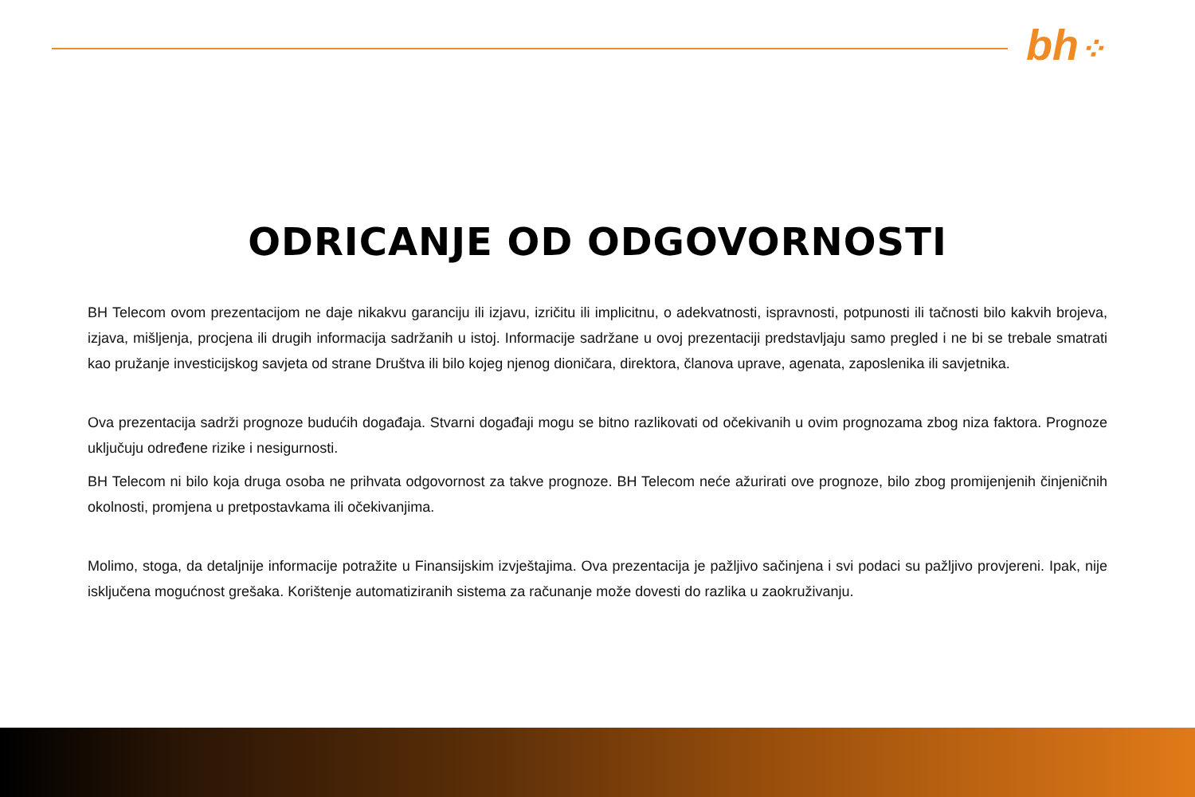bh⁘
ODRICANJE OD ODGOVORNOSTI
BH Telecom ovom prezentacijom ne daje nikakvu garanciju ili izjavu, izričitu ili implicitnu, o adekvatnosti, ispravnosti, potpunosti ili tačnosti bilo kakvih brojeva, izjava, mišljenja, procjena ili drugih informacija sadržanih u istoj. Informacije sadržane u ovoj prezentaciji predstavljaju samo pregled i ne bi se trebale smatrati kao pružanje investicijskog savjeta od strane Društva ili bilo kojeg njenog dioničara, direktora, članova uprave, agenata, zaposlenika ili savjetnika.
Ova prezentacija sadrži prognoze budućih događaja. Stvarni događaji mogu se bitno razlikovati od očekivanih u ovim prognozama zbog niza faktora. Prognoze uključuju određene rizike i nesigurnosti.
BH Telecom ni bilo koja druga osoba ne prihvata odgovornost za takve prognoze. BH Telecom neće ažurirati ove prognoze, bilo zbog promijenjenih činjeničnih okolnosti, promjena u pretpostavkama ili očekivanjima.
Molimo, stoga, da detaljnije informacije potražite u Finansijskim izvještajima. Ova prezentacija je pažljivo sačinjena i svi podaci su pažljivo provjereni. Ipak, nije isključena mogućnost grešaka. Korištenje automatiziranih sistema za računanje može dovesti do razlika u zaokruživanju.